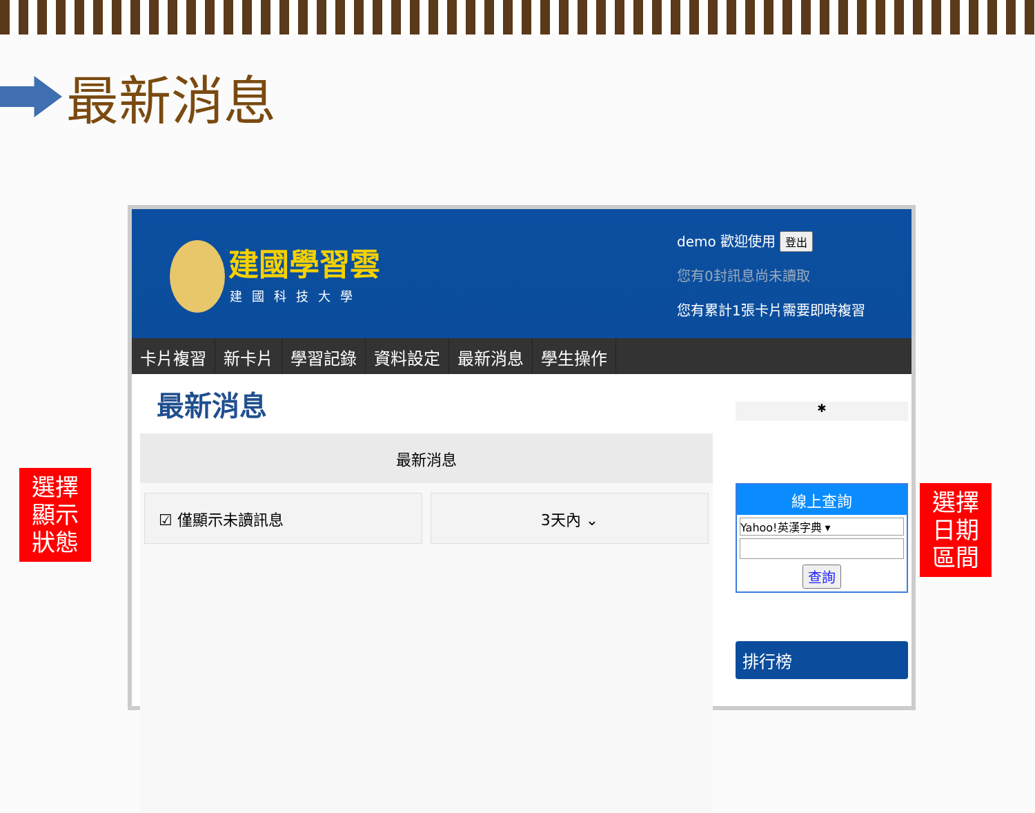最新消息
建國學習雲
建國科技大學
demo 歡迎使用 登出
您有0封訊息尚未讀取
您有累計1張卡片需要即時複習
卡片複習 新卡片 學習記錄 資料設定 最新消息 學生操作
最新消息
最新消息
☑ 僅顯示未讀訊息 3天內 ⌄
✱
線上查詢
Yahoo!英漢字典 ▾
查詢
排行榜
選擇
顯示
狀態
選擇
日期
區間